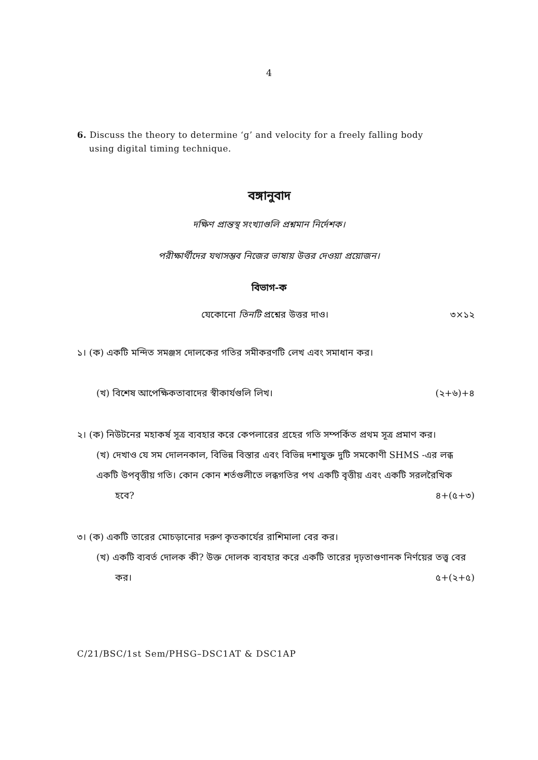4
6. Discuss the theory to determine ‘g’ and velocity for a freely falling body
using digital timing technique.
বঙ্গানুবাদ
দক্ষিণ প্রান্তস্থ সংখ্যাগুলি প্রশ্নমান নির্দেশক।
পরীক্ষার্থীদের যথাসম্ভব নিজের ভাষায় উত্তর দেওয়া প্রয়োজন।
বিভাগ-ক
যেকোনো তিনটি প্রশ্নের উত্তর দাও। ৩×১২
১। (ক) একটি মন্দিত সমঞ্জস দোলকের গতির সমীকরণটি লেখ এবং সমাধান কর।
(খ) বিশেষ আপেক্ষিকতাবাদের স্বীকার্যগুলি লিখ। (২+৬)+৪
২। (ক) নিউটনের মহাকর্ষ সূত্র ব্যবহার করে কেপলারের গ্রহের গতি সম্পর্কিত প্রথম সূত্র প্রমাণ কর।
(খ) দেখাও যে সম দোলনকাল, বিভিন্ন বিস্তার এবং বিভিন্ন দশাযুক্ত দুটি সমকোণী SHMS -এর লব্ধ একটি উপবৃত্তীয় গতি। কোন কোন শর্তগুলীতে লব্ধগতির পথ একটি বৃত্তীয় এবং একটি সরলরৈখিক
হবে? ৪+(৫+৩)
৩। (ক) একটি তারের মোচড়ানোর দরুণ কৃতকার্যের রাশিমালা বের কর।
(খ) একটি ব্যবর্ত দোলক কী? উক্ত দোলক ব্যবহার করে একটি তারের দৃঢ়তাগুণানক নির্ণয়ের তত্ত্ব বের
কর। ৫+(২+৫)
C/21/BSC/1st Sem/PHSG–DSC1AT & DSC1AP